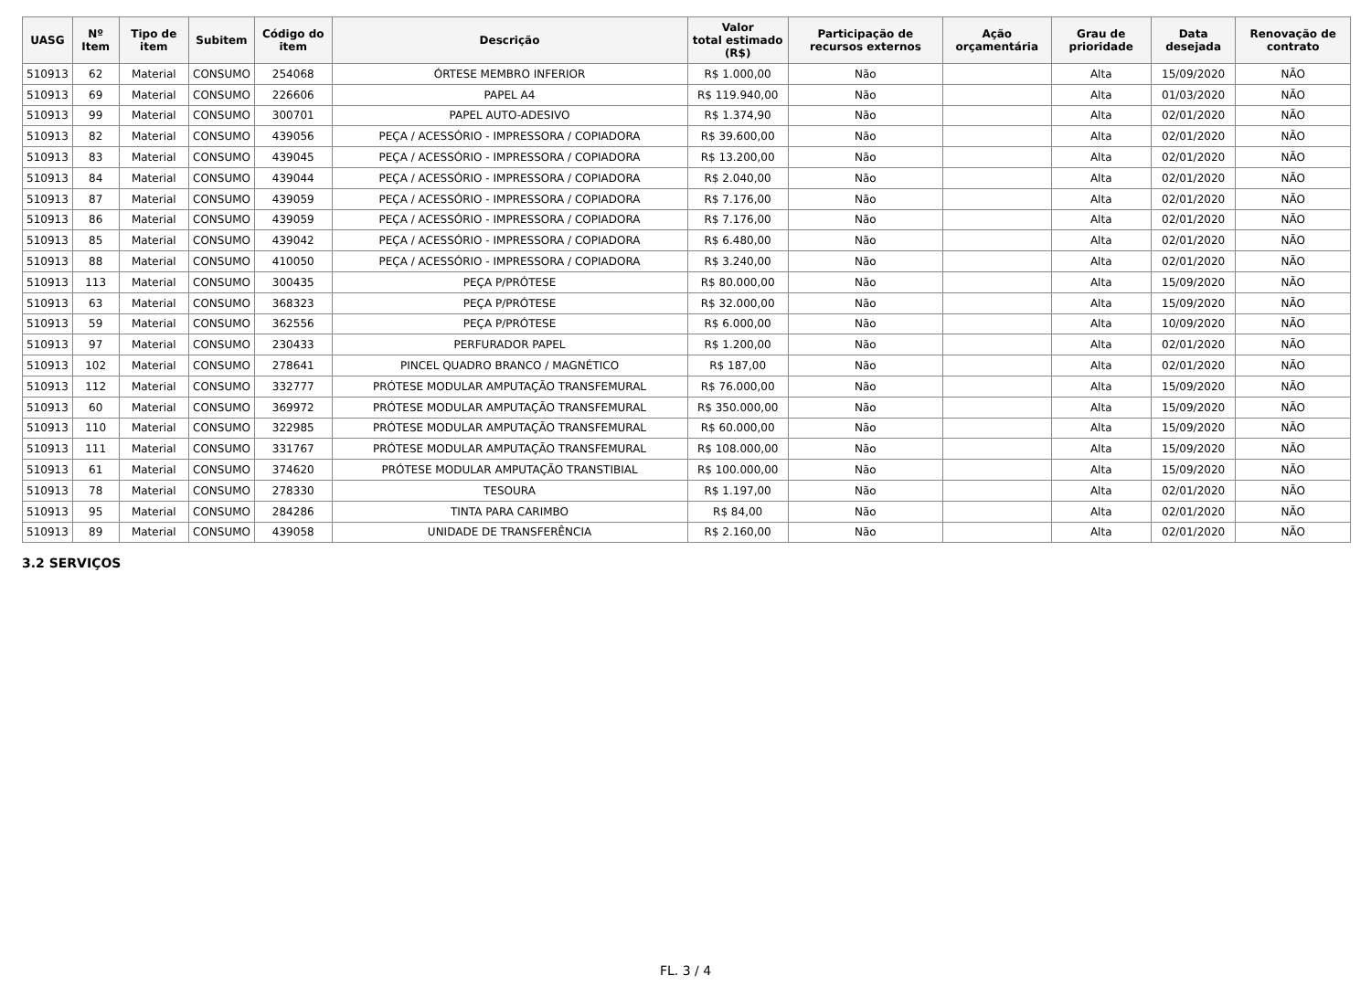| UASG | Nº Item | Tipo de item | Subitem | Código do item | Descrição | Valor total estimado (R$) | Participação de recursos externos | Ação orçamentária | Grau de prioridade | Data desejada | Renovação de contrato |
| --- | --- | --- | --- | --- | --- | --- | --- | --- | --- | --- | --- |
| 510913 | 62 | Material | CONSUMO | 254068 | ÓRTESE MEMBRO INFERIOR | R$ 1.000,00 | Não | | Alta | 15/09/2020 | NÃO |
| 510913 | 69 | Material | CONSUMO | 226606 | PAPEL A4 | R$ 119.940,00 | Não | | Alta | 01/03/2020 | NÃO |
| 510913 | 99 | Material | CONSUMO | 300701 | PAPEL AUTO-ADESIVO | R$ 1.374,90 | Não | | Alta | 02/01/2020 | NÃO |
| 510913 | 82 | Material | CONSUMO | 439056 | PEÇA / ACESSÓRIO - IMPRESSORA / COPIADORA | R$ 39.600,00 | Não | | Alta | 02/01/2020 | NÃO |
| 510913 | 83 | Material | CONSUMO | 439045 | PEÇA / ACESSÓRIO - IMPRESSORA / COPIADORA | R$ 13.200,00 | Não | | Alta | 02/01/2020 | NÃO |
| 510913 | 84 | Material | CONSUMO | 439044 | PEÇA / ACESSÓRIO - IMPRESSORA / COPIADORA | R$ 2.040,00 | Não | | Alta | 02/01/2020 | NÃO |
| 510913 | 87 | Material | CONSUMO | 439059 | PEÇA / ACESSÓRIO - IMPRESSORA / COPIADORA | R$ 7.176,00 | Não | | Alta | 02/01/2020 | NÃO |
| 510913 | 86 | Material | CONSUMO | 439059 | PEÇA / ACESSÓRIO - IMPRESSORA / COPIADORA | R$ 7.176,00 | Não | | Alta | 02/01/2020 | NÃO |
| 510913 | 85 | Material | CONSUMO | 439042 | PEÇA / ACESSÓRIO - IMPRESSORA / COPIADORA | R$ 6.480,00 | Não | | Alta | 02/01/2020 | NÃO |
| 510913 | 88 | Material | CONSUMO | 410050 | PEÇA / ACESSÓRIO - IMPRESSORA / COPIADORA | R$ 3.240,00 | Não | | Alta | 02/01/2020 | NÃO |
| 510913 | 113 | Material | CONSUMO | 300435 | PEÇA P/PRÓTESE | R$ 80.000,00 | Não | | Alta | 15/09/2020 | NÃO |
| 510913 | 63 | Material | CONSUMO | 368323 | PEÇA P/PRÓTESE | R$ 32.000,00 | Não | | Alta | 15/09/2020 | NÃO |
| 510913 | 59 | Material | CONSUMO | 362556 | PEÇA P/PRÓTESE | R$ 6.000,00 | Não | | Alta | 10/09/2020 | NÃO |
| 510913 | 97 | Material | CONSUMO | 230433 | PERFURADOR PAPEL | R$ 1.200,00 | Não | | Alta | 02/01/2020 | NÃO |
| 510913 | 102 | Material | CONSUMO | 278641 | PINCEL QUADRO BRANCO / MAGNÉTICO | R$ 187,00 | Não | | Alta | 02/01/2020 | NÃO |
| 510913 | 112 | Material | CONSUMO | 332777 | PRÓTESE MODULAR AMPUTAÇÃO TRANSFEMURAL | R$ 76.000,00 | Não | | Alta | 15/09/2020 | NÃO |
| 510913 | 60 | Material | CONSUMO | 369972 | PRÓTESE MODULAR AMPUTAÇÃO TRANSFEMURAL | R$ 350.000,00 | Não | | Alta | 15/09/2020 | NÃO |
| 510913 | 110 | Material | CONSUMO | 322985 | PRÓTESE MODULAR AMPUTAÇÃO TRANSFEMURAL | R$ 60.000,00 | Não | | Alta | 15/09/2020 | NÃO |
| 510913 | 111 | Material | CONSUMO | 331767 | PRÓTESE MODULAR AMPUTAÇÃO TRANSFEMURAL | R$ 108.000,00 | Não | | Alta | 15/09/2020 | NÃO |
| 510913 | 61 | Material | CONSUMO | 374620 | PRÓTESE MODULAR AMPUTAÇÃO TRANSTIBIAL | R$ 100.000,00 | Não | | Alta | 15/09/2020 | NÃO |
| 510913 | 78 | Material | CONSUMO | 278330 | TESOURA | R$ 1.197,00 | Não | | Alta | 02/01/2020 | NÃO |
| 510913 | 95 | Material | CONSUMO | 284286 | TINTA PARA CARIMBO | R$ 84,00 | Não | | Alta | 02/01/2020 | NÃO |
| 510913 | 89 | Material | CONSUMO | 439058 | UNIDADE DE TRANSFERÊNCIA | R$ 2.160,00 | Não | | Alta | 02/01/2020 | NÃO |
3.2 SERVIÇOS
FL. 3 / 4